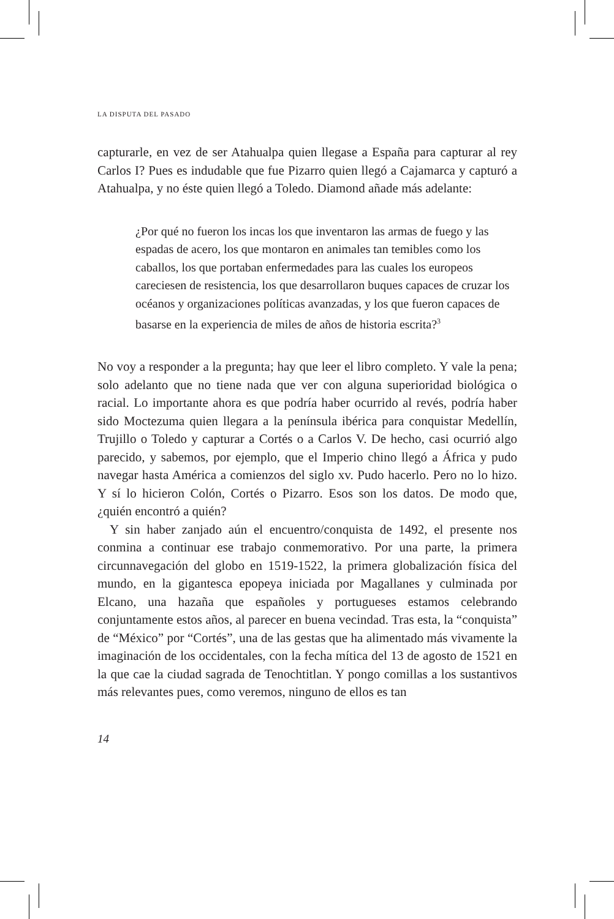LA DISPUTA DEL PASADO
capturarle, en vez de ser Atahualpa quien llegase a España para capturar al rey Carlos I? Pues es indudable que fue Pizarro quien llegó a Cajamarca y capturó a Atahualpa, y no éste quien llegó a Toledo. Diamond añade más adelante:
¿Por qué no fueron los incas los que inventaron las armas de fuego y las espadas de acero, los que montaron en animales tan temibles como los caballos, los que portaban enfermedades para las cuales los europeos careciesen de resistencia, los que desarrollaron buques capaces de cruzar los océanos y organizaciones políticas avanzadas, y los que fueron capaces de basarse en la experiencia de miles de años de historia escrita?<sup>3</sup>
No voy a responder a la pregunta; hay que leer el libro completo. Y vale la pena; solo adelanto que no tiene nada que ver con alguna superioridad biológica o racial. Lo importante ahora es que podría haber ocurrido al revés, podría haber sido Moctezuma quien llegara a la península ibérica para conquistar Medellín, Trujillo o Toledo y capturar a Cortés o a Carlos V. De hecho, casi ocurrió algo parecido, y sabemos, por ejemplo, que el Imperio chino llegó a África y pudo navegar hasta América a comienzos del siglo xv. Pudo hacerlo. Pero no lo hizo. Y sí lo hicieron Colón, Cortés o Pizarro. Esos son los datos. De modo que, ¿quién encontró a quién?
Y sin haber zanjado aún el encuentro/conquista de 1492, el presente nos conmina a continuar ese trabajo conmemorativo. Por una parte, la primera circunnavegación del globo en 1519-1522, la primera globalización física del mundo, en la gigantesca epopeya iniciada por Magallanes y culminada por Elcano, una hazaña que españoles y portugueses estamos celebrando conjuntamente estos años, al parecer en buena vecindad. Tras esta, la “conquista” de “México” por “Cortés”, una de las gestas que ha alimentado más vivamente la imaginación de los occidentales, con la fecha mítica del 13 de agosto de 1521 en la que cae la ciudad sagrada de Tenochtitlan. Y pongo comillas a los sustantivos más relevantes pues, como veremos, ninguno de ellos es tan
14